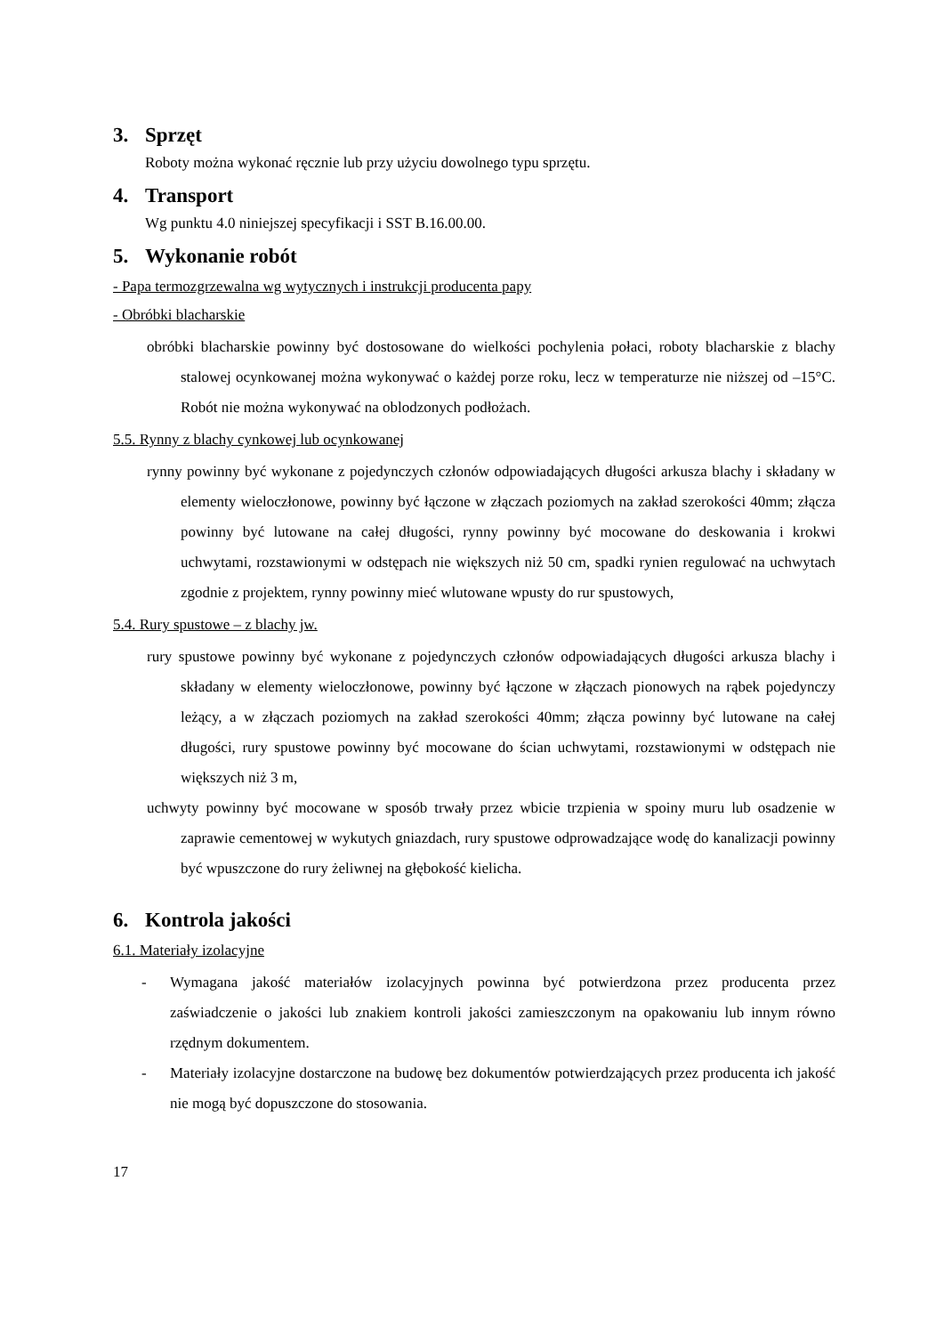3. Sprzęt
Roboty można wykonać ręcznie lub przy użyciu dowolnego typu sprzętu.
4. Transport
Wg punktu 4.0 niniejszej specyfikacji i SST B.16.00.00.
5. Wykonanie robót
- Papa termozgrzewalna wg wytycznych i instrukcji producenta papy
- Obróbki blacharskie
obróbki blacharskie powinny być dostosowane do wielkości pochylenia połaci, roboty blacharskie z blachy stalowej ocynkowanej można wykonywać o każdej porze roku, lecz w temperaturze nie niższej od –15°C. Robót nie można wykonywać na oblodzonych podłożach.
5.5. Rynny z blachy cynkowej lub ocynkowanej
rynny powinny być wykonane z pojedynczych członów odpowiadających długości arkusza blachy i składany w elementy wieloczłonowe, powinny być łączone w złączach poziomych na zakład szerokości 40mm; złącza powinny być lutowane na całej długości, rynny powinny być mocowane do deskowania i krokwi uchwytami, rozstawionymi w odstępach nie większych niż 50 cm, spadki rynien regulować na uchwytach zgodnie z projektem, rynny powinny mieć wlutowane wpusty do rur spustowych,
5.4. Rury spustowe – z blachy jw.
rury spustowe powinny być wykonane z pojedynczych członów odpowiadających długości arkusza blachy i składany w elementy wieloczłonowe, powinny być łączone w złączach pionowych na rąbek pojedynczy leżący, a w złączach poziomych na zakład szerokości 40mm; złącza powinny być lutowane na całej długości, rury spustowe powinny być mocowane do ścian uchwytami, rozstawionymi w odstępach nie większych niż 3 m,
uchwyty powinny być mocowane w sposób trwały przez wbicie trzpienia w spoiny muru lub osadzenie w zaprawie cementowej w wykutych gniazdach, rury spustowe odprowadzające wodę do kanalizacji powinny być wpuszczone do rury żeliwnej na głębokość kielicha.
6. Kontrola jakości
6.1. Materiały izolacyjne
- Wymagana jakość materiałów izolacyjnych powinna być potwierdzona przez producenta przez zaświadczenie o jakości lub znakiem kontroli jakości zamieszczonym na opakowaniu lub innym równo rzędnym dokumentem.
- Materiały izolacyjne dostarczone na budowę bez dokumentów potwierdzających przez producenta ich jakość nie mogą być dopuszczone do stosowania.
17